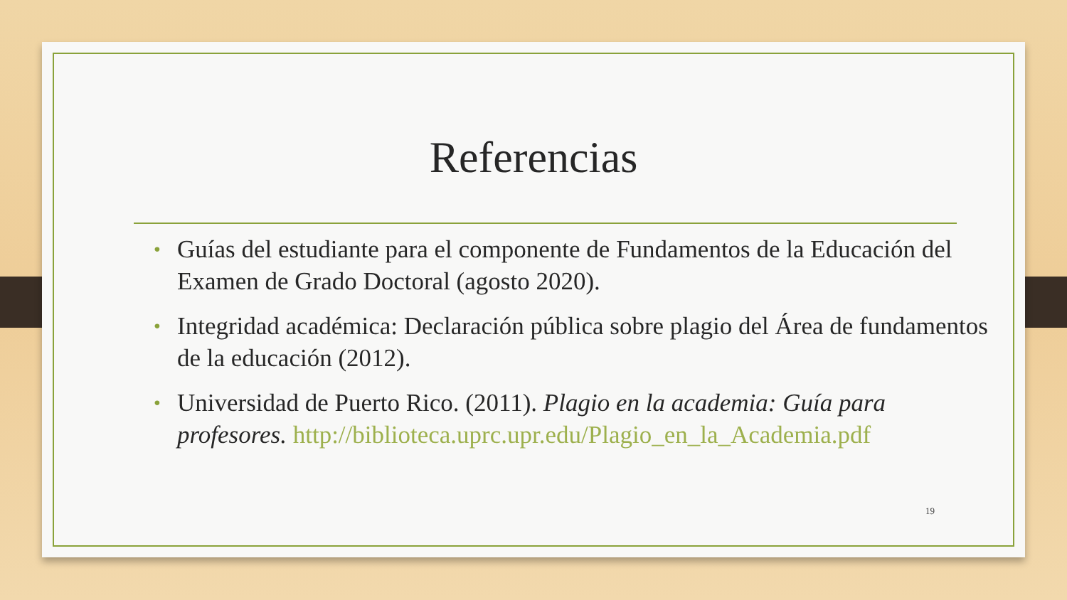Referencias
• Guías del estudiante para el componente de Fundamentos de la Educación del Examen de Grado Doctoral (agosto 2020).
• Integridad académica: Declaración pública sobre plagio del Área de fundamentos de la educación (2012).
• Universidad de Puerto Rico. (2011). Plagio en la academia: Guía para profesores. http://biblioteca.uprc.upr.edu/Plagio_en_la_Academia.pdf
19